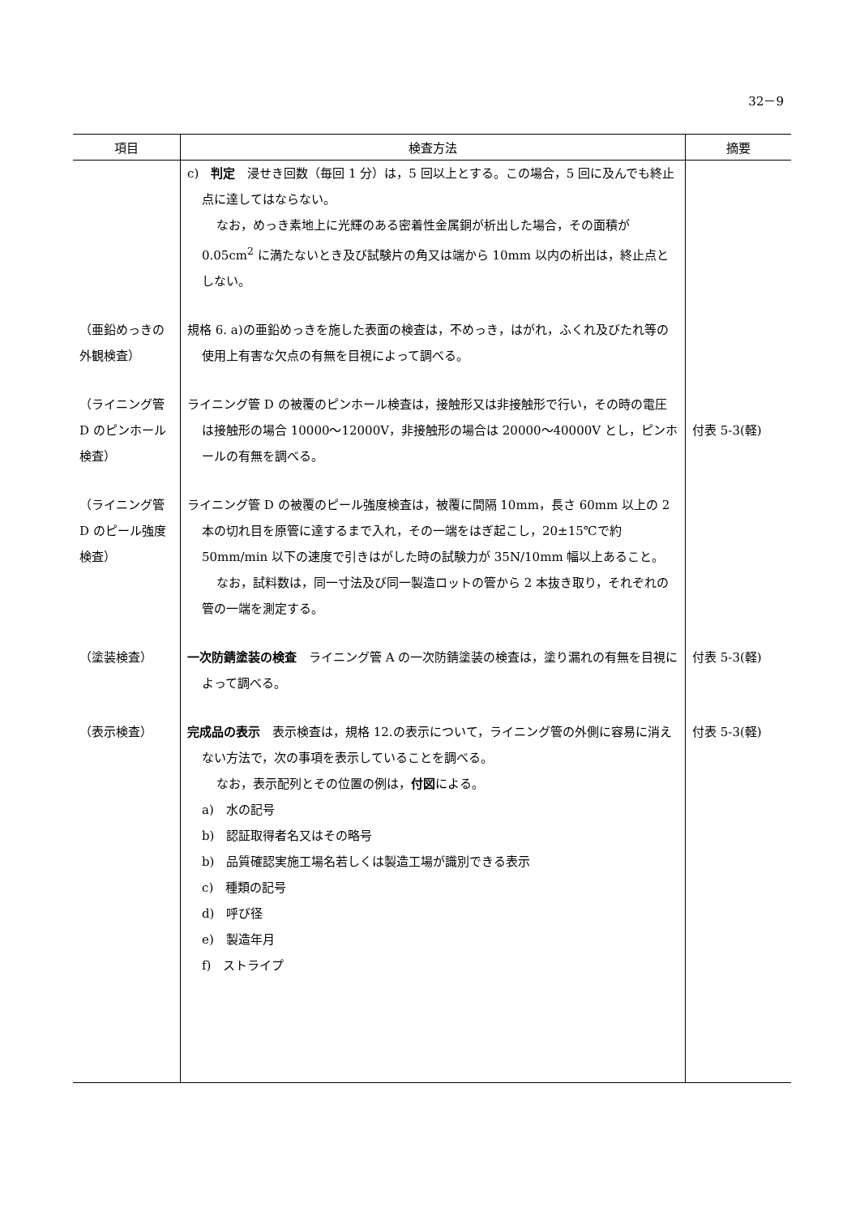32－9
| 項目 | 検査方法 | 摘要 |
| --- | --- | --- |
| | c) 判定 浸せき回数（毎回 1 分）は，5 回以上とする。この場合，5 回に及んでも終止点に達してはならない。 なお，めっき素地上に光輝のある密着性金属銅が析出した場合，その面積が 0.05cm<sup>2</sup> に満たないとき及び試験片の角又は端から 10mm 以内の析出は，終止点としない。 | |
| （亜鉛めっきの外観検査） | 規格 6. a)の亜鉛めっきを施した表面の検査は，不めっき，はがれ，ふくれ及びたれ等の使用上有害な欠点の有無を目視によって調べる。 | |
| （ライニング管 D のピンホール検査） | ライニング管 D の被覆のピンホール検査は，接触形又は非接触形で行い，その時の電圧は接触形の場合 10000～12000V，非接触形の場合は 20000～40000V とし，ピンホールの有無を調べる。 | 付表 5-3(軽) |
| （ライニング管 D のピール強度検査） | ライニング管 D の被覆のピール強度検査は，被覆に間隔 10mm，長さ 60mm 以上の 2 本の切れ目を原管に達するまで入れ，その一端をはぎ起こし，20±15℃で約 50mm/min 以下の速度で引きはがした時の試験力が 35N/10mm 幅以上あること。 なお，試料数は，同一寸法及び同一製造ロットの管から 2 本抜き取り，それぞれの管の一端を測定する。 | |
| （塗装検査） | 一次防錆塗装の検査 ライニング管 A の一次防錆塗装の検査は，塗り漏れの有無を目視によって調べる。 | 付表 5-3(軽) |
| （表示検査） | 完成品の表示 表示検査は，規格 12.の表示について，ライニング管の外側に容易に消えない方法で，次の事項を表示していることを調べる。 なお，表示配列とその位置の例は， 付図 による。 a) 水の記号 b) 認証取得者名又はその略号 b) 品質確認実施工場名若しくは製造工場が識別できる表示 c) 種類の記号 d) 呼び径 e) 製造年月 f) ストライプ | 付表 5-3(軽) |